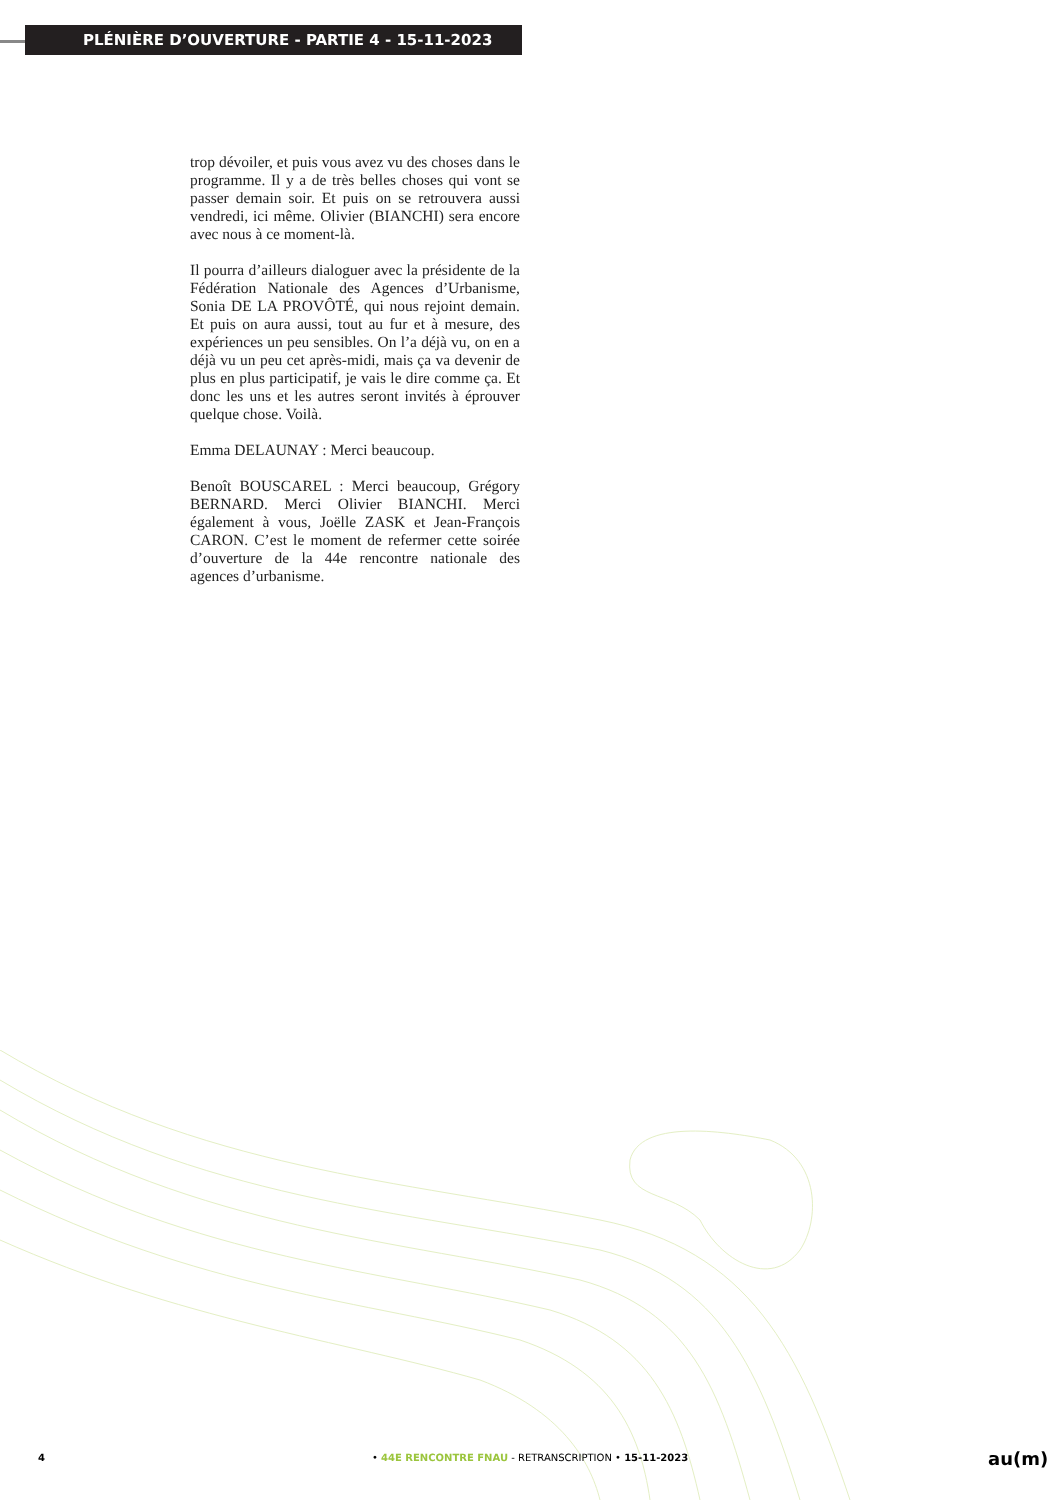PLÉNIÈRE D’OUVERTURE - PARTIE 4 - 15-11-2023
trop dévoiler, et puis vous avez vu des choses dans le programme. Il y a de très belles choses qui vont se passer demain soir. Et puis on se retrouvera aussi vendredi, ici même. Olivier (BIANCHI) sera encore avec nous à ce moment-là.
Il pourra d’ailleurs dialoguer avec la présidente de la Fédération Nationale des Agences d’Urbanisme, Sonia DE LA PROVÔTÉ, qui nous rejoint demain. Et puis on aura aussi, tout au fur et à mesure, des expériences un peu sensibles. On l’a déjà vu, on en a déjà vu un peu cet après-midi, mais ça va devenir de plus en plus participatif, je vais le dire comme ça. Et donc les uns et les autres seront invités à éprouver quelque chose. Voilà.
Emma DELAUNAY : Merci beaucoup.
Benoît BOUSCAREL : Merci beaucoup, Grégory BERNARD. Merci Olivier BIANCHI. Merci également à vous, Joëlle ZASK et Jean-François CARON. C’est le moment de refermer cette soirée d’ouverture de la 44e rencontre nationale des agences d’urbanisme.
4 • 44E RENCONTRE FNAU - RETRANSCRIPTION • 15-11-2023 au(m)